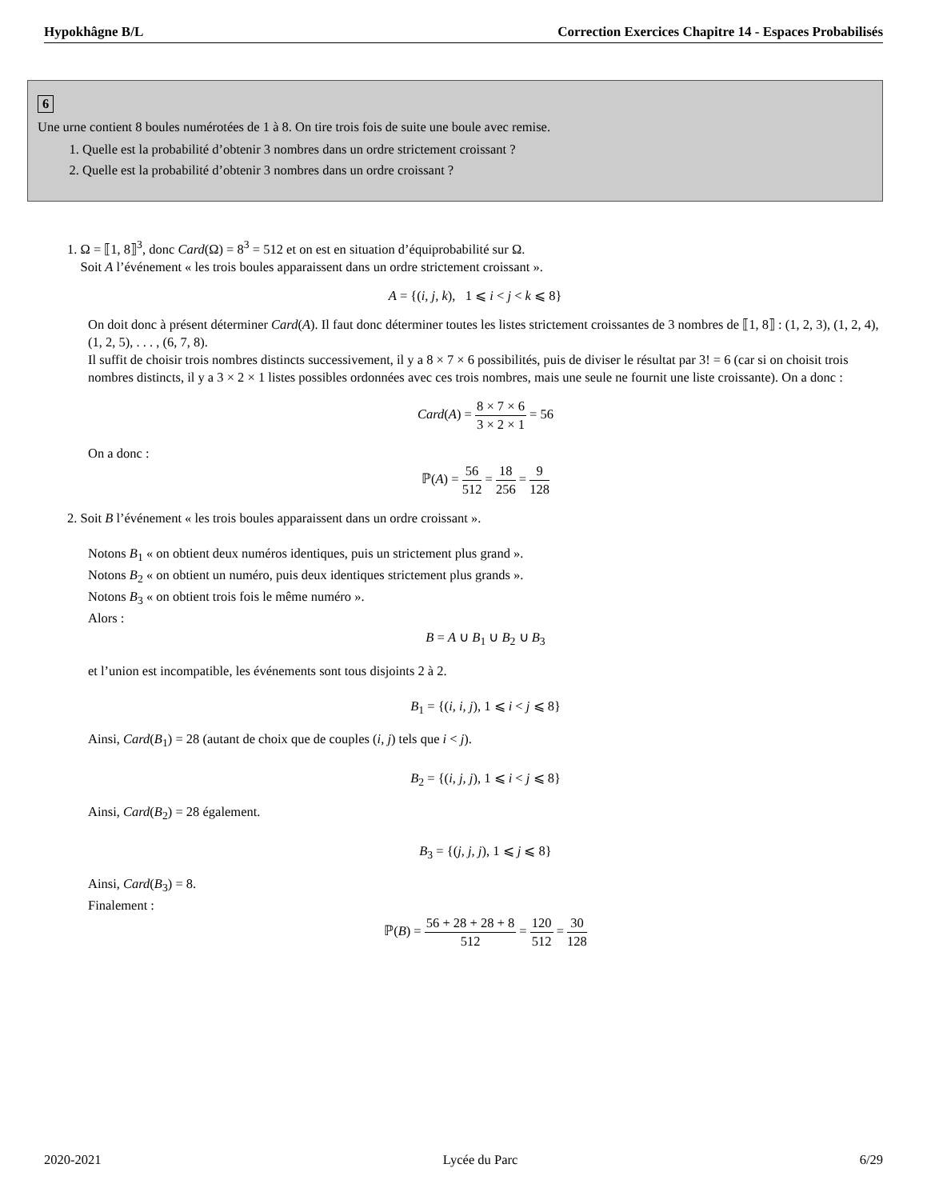Hypokhâgne B/L Correction Exercices Chapitre 14 - Espaces Probabilisés
6
Une urne contient 8 boules numérotées de 1 à 8. On tire trois fois de suite une boule avec remise.
1. Quelle est la probabilité d’obtenir 3 nombres dans un ordre strictement croissant ?
2. Quelle est la probabilité d’obtenir 3 nombres dans un ordre croissant ?
1. Ω = ⟦1, 8⟧<sup>3</sup>, donc Card(Ω) = 8<sup>3</sup> = 512 et on est en situation d’équiprobabilité sur Ω.
Soit A l’événement « les trois boules apparaissent dans un ordre strictement croissant ».
A = {(i, j, k), 1 ⩽ i < j < k ⩽ 8}
On doit donc à présent déterminer Card(A). Il faut donc déterminer toutes les listes strictement croissantes de 3 nombres de ⟦1, 8⟧ : (1, 2, 3), (1, 2, 4), (1, 2, 5), . . . , (6, 7, 8).
Il suffit de choisir trois nombres distincts successivement, il y a 8 × 7 × 6 possibilités, puis de diviser le résultat par 3! = 6 (car si on choisit trois nombres distincts, il y a 3 × 2 × 1 listes possibles ordonnées avec ces trois nombres, mais une seule ne fournit une liste croissante). On a donc :
Card(A) = 8 × 7 × 6 3 × 2 × 1 = 56
On a donc :
ℙ(A) = 56 512 = 18 256 = 9 128
2. Soit B l’événement « les trois boules apparaissent dans un ordre croissant ».
Notons B<sub>1</sub> « on obtient deux numéros identiques, puis un strictement plus grand ».
Notons B<sub>2</sub> « on obtient un numéro, puis deux identiques strictement plus grands ».
Notons B<sub>3</sub> « on obtient trois fois le même numéro ».
Alors :
B = A ∪ B<sub>1</sub> ∪ B<sub>2</sub> ∪ B<sub>3</sub>
et l’union est incompatible, les événements sont tous disjoints 2 à 2.
B<sub>1</sub> = {(i, i, j), 1 ⩽ i < j ⩽ 8}
Ainsi, Card(B<sub>1</sub>) = 28 (autant de choix que de couples (i, j) tels que i < j).
B<sub>2</sub> = {(i, j, j), 1 ⩽ i < j ⩽ 8}
Ainsi, Card(B<sub>2</sub>) = 28 également.
B<sub>3</sub> = {(j, j, j), 1 ⩽ j ⩽ 8}
Ainsi, Card(B<sub>3</sub>) = 8.
Finalement :
ℙ(B) = 56 + 28 + 28 + 8 512 = 120 512 = 30 128
2020-2021 Lycée du Parc 6/29